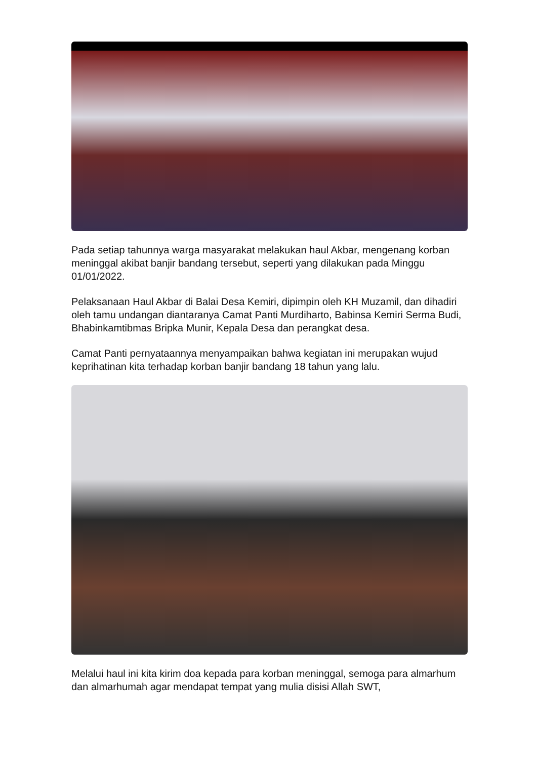Pada setiap tahunnya warga masyarakat melakukan haul Akbar, mengenang korban meninggal akibat banjir bandang tersebut, seperti yang dilakukan pada Minggu 01/01/2022.
Pelaksanaan Haul Akbar di Balai Desa Kemiri, dipimpin oleh KH Muzamil, dan dihadiri oleh tamu undangan diantaranya Camat Panti Murdiharto, Babinsa Kemiri Serma Budi, Bhabinkamtibmas Bripka Munir, Kepala Desa dan perangkat desa.
Camat Panti pernyataannya menyampaikan bahwa kegiatan ini merupakan wujud keprihatinan kita terhadap korban banjir bandang 18 tahun yang lalu.
Melalui haul ini kita kirim doa kepada para korban meninggal, semoga para almarhum dan almarhumah agar mendapat tempat yang mulia disisi Allah SWT,